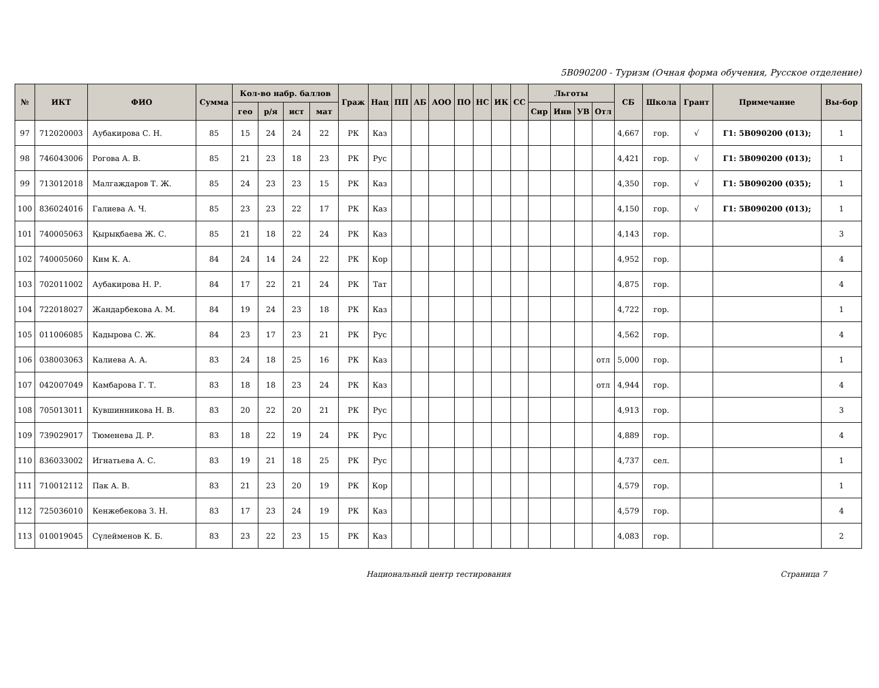5В090200 - Туризм (Очная форма обучения, Русское отделение)
| № | ИКТ | ФИО | Сумма | Кол-во набр. баллов | | | | Граж | Нац | ПП | АБ | АОО | ПО | НС | ИК | СС | Льготы | | | | СБ | Школа | Грант | Примечание | Вы-бор |
| --- | --- | --- | --- | --- | --- | --- | --- | --- | --- | --- | --- | --- | --- | --- | --- | --- | --- | --- | --- | --- | --- | --- | --- | --- | --- |
| | | | | гео | р/я | ист | мат | | | | | | | | | | Сир | Инв | УВ | Отл | | | | | |
| 97 | 712020003 | Аубакирова С. Н. | 85 | 15 | 24 | 24 | 22 | РК | Каз | | | | | | | | | | | | 4,667 | гор. | √ | Г1: 5В090200 (013); | 1 |
| 98 | 746043006 | Рогова А. В. | 85 | 21 | 23 | 18 | 23 | РК | Рус | | | | | | | | | | | | 4,421 | гор. | √ | Г1: 5В090200 (013); | 1 |
| 99 | 713012018 | Малгаждаров Т. Ж. | 85 | 24 | 23 | 23 | 15 | РК | Каз | | | | | | | | | | | | 4,350 | гор. | √ | Г1: 5В090200 (035); | 1 |
| 100 | 836024016 | Галиева А. Ч. | 85 | 23 | 23 | 22 | 17 | РК | Каз | | | | | | | | | | | | 4,150 | гор. | √ | Г1: 5В090200 (013); | 1 |
| 101 | 740005063 | Қырықбаева Ж. С. | 85 | 21 | 18 | 22 | 24 | РК | Каз | | | | | | | | | | | | 4,143 | гор. | | | 3 |
| 102 | 740005060 | Ким К. А. | 84 | 24 | 14 | 24 | 22 | РК | Кор | | | | | | | | | | | | 4,952 | гор. | | | 4 |
| 103 | 702011002 | Аубакирова Н. Р. | 84 | 17 | 22 | 21 | 24 | РК | Тат | | | | | | | | | | | | 4,875 | гор. | | | 4 |
| 104 | 722018027 | Жандарбекова А. М. | 84 | 19 | 24 | 23 | 18 | РК | Каз | | | | | | | | | | | | 4,722 | гор. | | | 1 |
| 105 | 011006085 | Кадырова С. Ж. | 84 | 23 | 17 | 23 | 21 | РК | Рус | | | | | | | | | | | | 4,562 | гор. | | | 4 |
| 106 | 038003063 | Калиева А. А. | 83 | 24 | 18 | 25 | 16 | РК | Каз | | | | | | | | | | | отл | 5,000 | гор. | | | 1 |
| 107 | 042007049 | Камбарова Г. Т. | 83 | 18 | 18 | 23 | 24 | РК | Каз | | | | | | | | | | | отл | 4,944 | гор. | | | 4 |
| 108 | 705013011 | Кувшинникова Н. В. | 83 | 20 | 22 | 20 | 21 | РК | Рус | | | | | | | | | | | | 4,913 | гор. | | | 3 |
| 109 | 739029017 | Тюменева Д. Р. | 83 | 18 | 22 | 19 | 24 | РК | Рус | | | | | | | | | | | | 4,889 | гор. | | | 4 |
| 110 | 836033002 | Игнатьева А. С. | 83 | 19 | 21 | 18 | 25 | РК | Рус | | | | | | | | | | | | 4,737 | сел. | | | 1 |
| 111 | 710012112 | Пак А. В. | 83 | 21 | 23 | 20 | 19 | РК | Кор | | | | | | | | | | | | 4,579 | гор. | | | 1 |
| 112 | 725036010 | Кенжебекова З. Н. | 83 | 17 | 23 | 24 | 19 | РК | Каз | | | | | | | | | | | | 4,579 | гор. | | | 4 |
| 113 | 010019045 | Сүлейменов К. Б. | 83 | 23 | 22 | 23 | 15 | РК | Каз | | | | | | | | | | | | 4,083 | гор. | | | 2 |
Национальный центр тестирования Страница 7